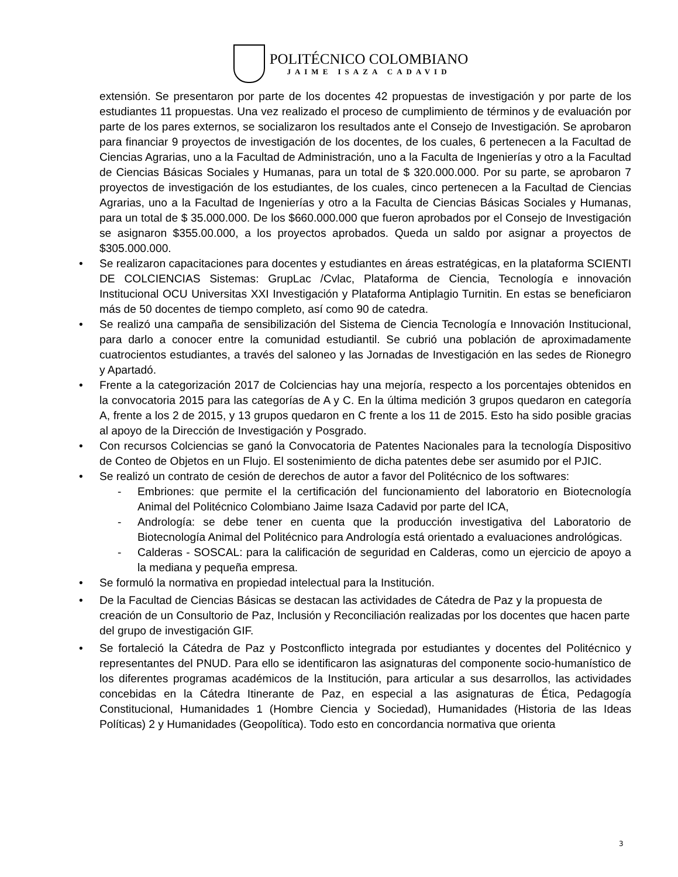POLITÉCNICO COLOMBIANO
JAIME ISAZA CADAVID
extensión. Se presentaron por parte de los docentes 42 propuestas de investigación y por parte de los estudiantes 11 propuestas. Una vez realizado el proceso de cumplimiento de términos y de evaluación por parte de los pares externos, se socializaron los resultados ante el Consejo de Investigación. Se aprobaron para financiar 9 proyectos de investigación de los docentes, de los cuales, 6 pertenecen a la Facultad de Ciencias Agrarias, uno a la Facultad de Administración, uno a la Faculta de Ingenierías y otro a la Facultad de Ciencias Básicas Sociales y Humanas, para un total de $ 320.000.000. Por su parte, se aprobaron 7 proyectos de investigación de los estudiantes, de los cuales, cinco pertenecen a la Facultad de Ciencias Agrarias, uno a la Facultad de Ingenierías y otro a la Faculta de Ciencias Básicas Sociales y Humanas, para un total de $ 35.000.000. De los $660.000.000 que fueron aprobados por el Consejo de Investigación se asignaron $355.00.000, a los proyectos aprobados. Queda un saldo por asignar a proyectos de $305.000.000.
• Se realizaron capacitaciones para docentes y estudiantes en áreas estratégicas, en la plataforma SCIENTI DE COLCIENCIAS Sistemas: GrupLac /Cvlac, Plataforma de Ciencia, Tecnología e innovación Institucional OCU Universitas XXI Investigación y Plataforma Antiplagio Turnitin. En estas se beneficiaron más de 50 docentes de tiempo completo, así como 90 de catedra.
• Se realizó una campaña de sensibilización del Sistema de Ciencia Tecnología e Innovación Institucional, para darlo a conocer entre la comunidad estudiantil. Se cubrió una población de aproximadamente cuatrocientos estudiantes, a través del saloneo y las Jornadas de Investigación en las sedes de Rionegro y Apartadó.
• Frente a la categorización 2017 de Colciencias hay una mejoría, respecto a los porcentajes obtenidos en la convocatoria 2015 para las categorías de A y C. En la última medición 3 grupos quedaron en categoría A, frente a los 2 de 2015, y 13 grupos quedaron en C frente a los 11 de 2015. Esto ha sido posible gracias al apoyo de la Dirección de Investigación y Posgrado.
• Con recursos Colciencias se ganó la Convocatoria de Patentes Nacionales para la tecnología Dispositivo de Conteo de Objetos en un Flujo. El sostenimiento de dicha patentes debe ser asumido por el PJIC.
• Se realizó un contrato de cesión de derechos de autor a favor del Politécnico de los softwares:
- Embriones: que permite el la certificación del funcionamiento del laboratorio en Biotecnología Animal del Politécnico Colombiano Jaime Isaza Cadavid por parte del ICA,
- Andrología: se debe tener en cuenta que la producción investigativa del Laboratorio de Biotecnología Animal del Politécnico para Andrología está orientado a evaluaciones andrológicas.
- Calderas - SOSCAL: para la calificación de seguridad en Calderas, como un ejercicio de apoyo a la mediana y pequeña empresa.
• Se formuló la normativa en propiedad intelectual para la Institución.
• De la Facultad de Ciencias Básicas se destacan las actividades de Cátedra de Paz y la propuesta de creación de un Consultorio de Paz, Inclusión y Reconciliación realizadas por los docentes que hacen parte del grupo de investigación GIF.
• Se fortaleció la Cátedra de Paz y Postconflicto integrada por estudiantes y docentes del Politécnico y representantes del PNUD. Para ello se identificaron las asignaturas del componente socio-humanístico de los diferentes programas académicos de la Institución, para articular a sus desarrollos, las actividades concebidas en la Cátedra Itinerante de Paz, en especial a las asignaturas de Ética, Pedagogía Constitucional, Humanidades 1 (Hombre Ciencia y Sociedad), Humanidades (Historia de las Ideas Políticas) 2 y Humanidades (Geopolítica). Todo esto en concordancia normativa que orienta
3